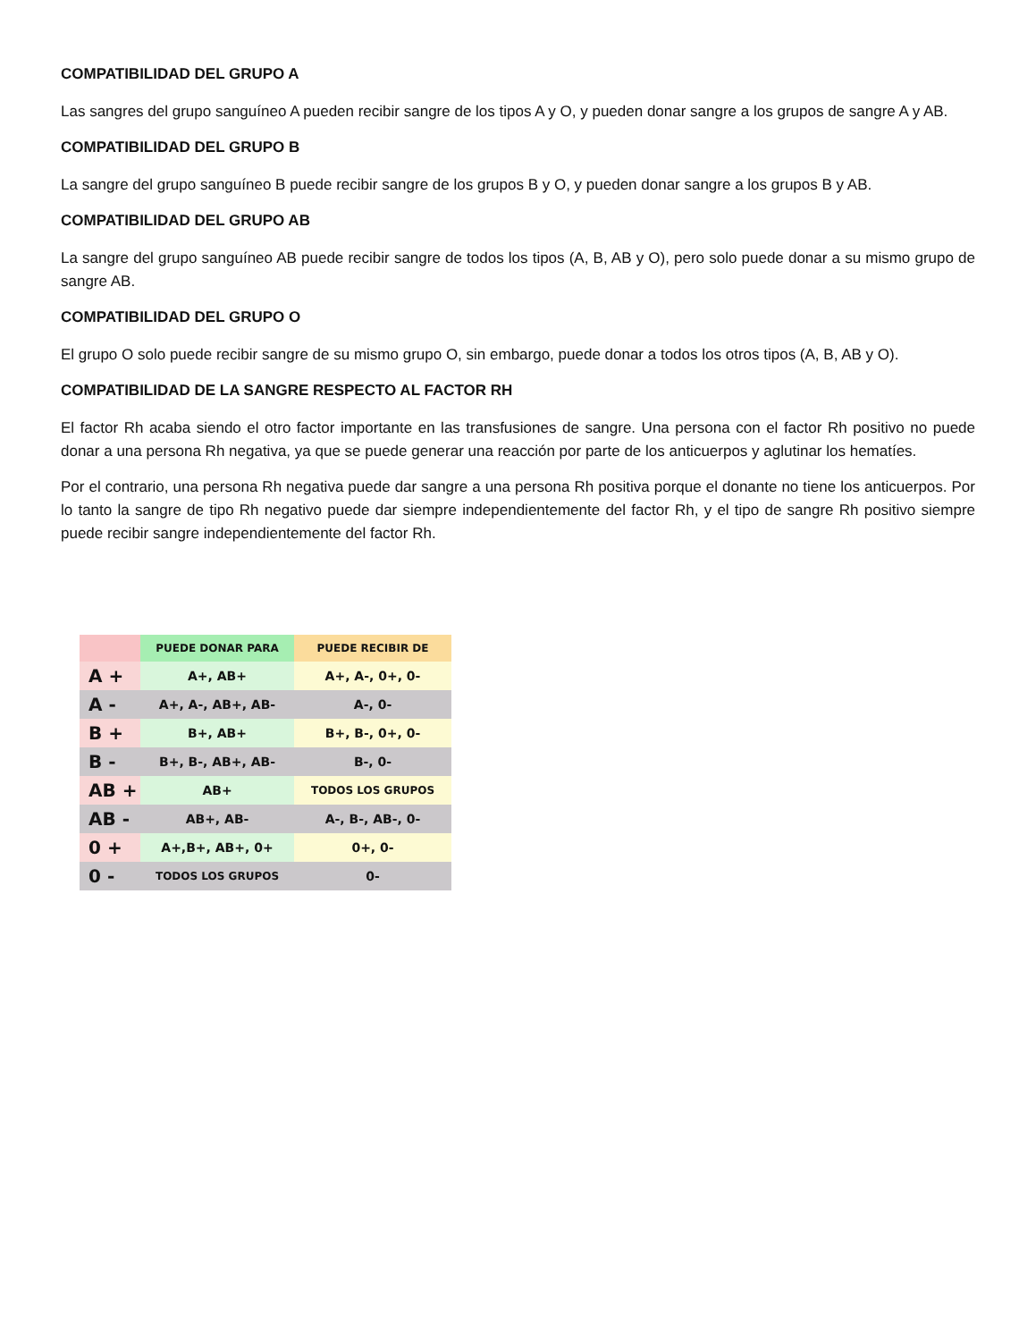COMPATIBILIDAD DEL GRUPO A
Las sangres del grupo sanguíneo A pueden recibir sangre de los tipos A y O, y pueden donar sangre a los grupos de sangre A y AB.
COMPATIBILIDAD DEL GRUPO B
La sangre del grupo sanguíneo B puede recibir sangre de los grupos B y O, y pueden donar sangre a los grupos B y AB.
COMPATIBILIDAD DEL GRUPO AB
La sangre del grupo sanguíneo AB puede recibir sangre de todos los tipos (A, B, AB y O), pero solo puede donar a su mismo grupo de sangre AB.
COMPATIBILIDAD DEL GRUPO O
El grupo O solo puede recibir sangre de su mismo grupo O, sin embargo, puede donar a todos los otros tipos (A, B, AB y O).
COMPATIBILIDAD DE LA SANGRE RESPECTO AL FACTOR RH
El factor Rh acaba siendo el otro factor importante en las transfusiones de sangre. Una persona con el factor Rh positivo no puede donar a una persona Rh negativa, ya que se puede generar una reacción por parte de los anticuerpos y aglutinar los hematíes.
Por el contrario, una persona Rh negativa puede dar sangre a una persona Rh positiva porque el donante no tiene los anticuerpos. Por lo tanto la sangre de tipo Rh negativo puede dar siempre independientemente del factor Rh, y el tipo de sangre Rh positivo siempre puede recibir sangre independientemente del factor Rh.
| | PUEDE DONAR PARA | PUEDE RECIBIR DE |
| --- | --- | --- |
| A + | A+, AB+ | A+, A-, 0+, 0- |
| A - | A+, A-, AB+, AB- | A-, 0- |
| B + | B+, AB+ | B+, B-, 0+, 0- |
| B - | B+, B-, AB+, AB- | B-, 0- |
| AB + | AB+ | TODOS LOS GRUPOS |
| AB - | AB+, AB- | A-, B-, AB-, 0- |
| 0 + | A+,B+, AB+, 0+ | 0+, 0- |
| 0 - | TODOS LOS GRUPOS | 0- |